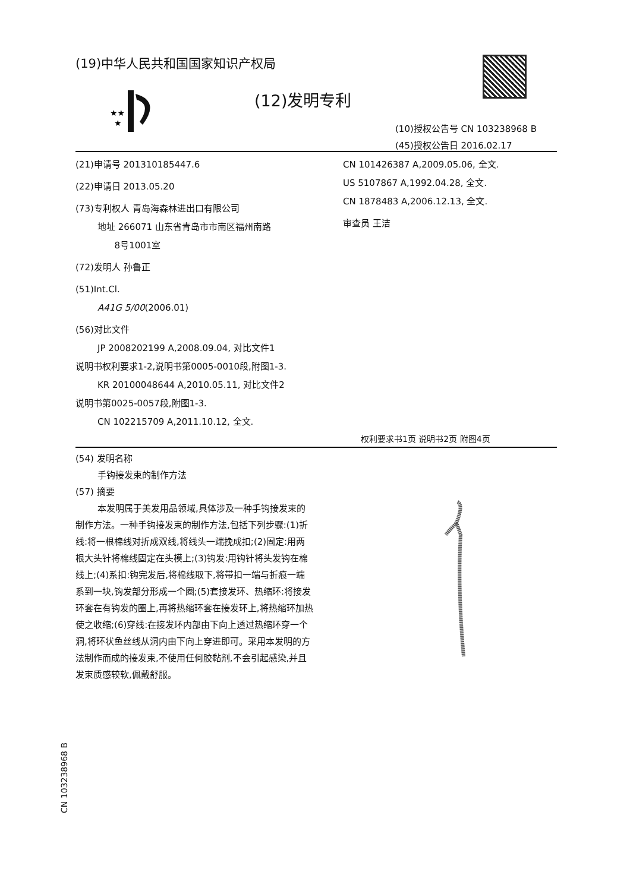(19)中华人民共和国国家知识产权局
★★
★
(12)发明专利
(10)授权公告号 CN 103238968 B
(45)授权公告日 2016.02.17
(21)申请号 201310185447.6
(22)申请日 2013.05.20
(73)专利权人 青岛海森林进出口有限公司
地址 266071 山东省青岛市市南区福州南路
8号1001室
(72)发明人 孙鲁正
(51)Int.Cl.
A41G 5/00(2006.01)
(56)对比文件
JP 2008202199 A,2008.09.04, 对比文件1
说明书权利要求1-2,说明书第0005-0010段,附图1-3.
KR 20100048644 A,2010.05.11, 对比文件2
说明书第0025-0057段,附图1-3.
CN 102215709 A,2011.10.12, 全文.
CN 101426387 A,2009.05.06, 全文.
US 5107867 A,1992.04.28, 全文.
CN 1878483 A,2006.12.13, 全文.
审查员 王洁
权利要求书1页 说明书2页 附图4页
(54) 发明名称
手钩接发束的制作方法
(57) 摘要
本发明属于美发用品领域,具体涉及一种手钩接发束的制作方法。一种手钩接发束的制作方法,包括下列步骤:(1)折线:将一根棉线对折成双线,将线头一端挽成扣;(2)固定:用两根大头针将棉线固定在头模上;(3)钩发:用钩针将头发钩在棉线上;(4)系扣:钩完发后,将棉线取下,将带扣一端与折痕一端系到一块,钩发部分形成一个圈;(5)套接发环、热缩环:将接发环套在有钩发的圈上,再将热缩环套在接发环上,将热缩环加热使之收缩;(6)穿线:在接发环内部由下向上透过热缩环穿一个洞,将环状鱼丝线从洞内由下向上穿进即可。采用本发明的方法制作而成的接发束,不使用任何胶黏剂,不会引起感染,并且发束质感较软,佩戴舒服。
CN 103238968 B